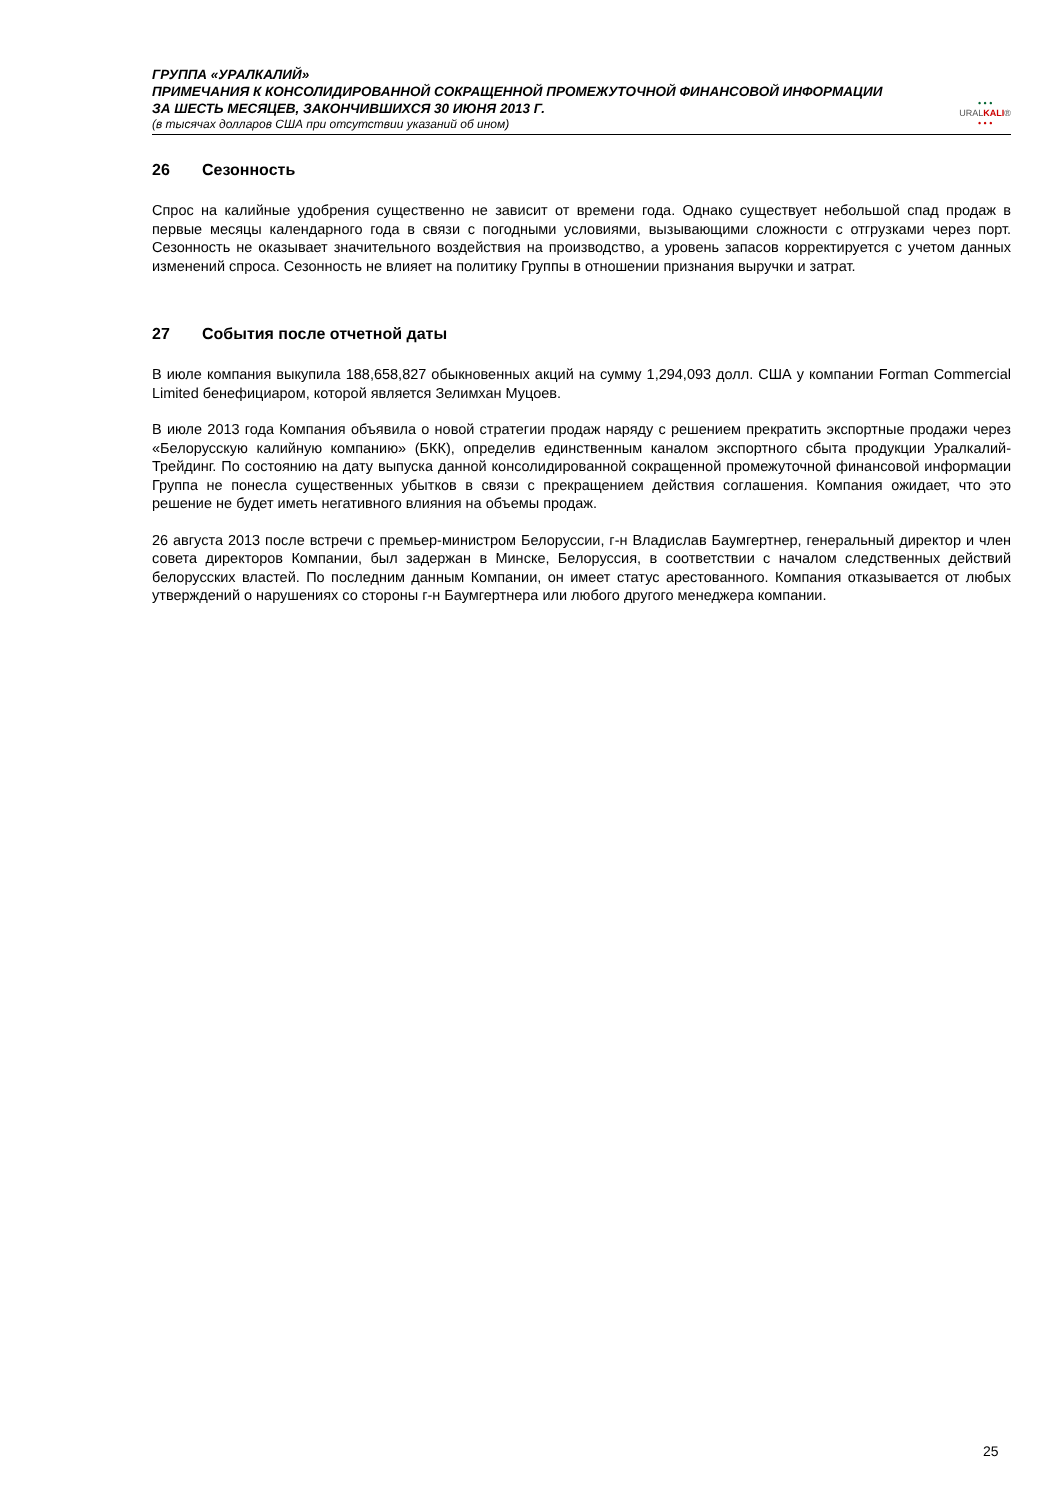ГРУППА «УРАЛКАЛИЙ»
ПРИМЕЧАНИЯ К КОНСОЛИДИРОВАННОЙ СОКРАЩЕННОЙ ПРОМЕЖУТОЧНОЙ ФИНАНСОВОЙ ИНФОРМАЦИИ
ЗА ШЕСТЬ МЕСЯЦЕВ, ЗАКОНЧИВШИХСЯ 30 ИЮНЯ 2013 Г.
(в тысячах долларов США при отсутствии указаний об ином)
• • •
URALKALI®
• • •
26 Сезонность
Спрос на калийные удобрения существенно не зависит от времени года. Однако существует небольшой спад продаж в первые месяцы календарного года в связи с погодными условиями, вызывающими сложности с отгрузками через порт. Сезонность не оказывает значительного воздействия на производство, а уровень запасов корректируется с учетом данных изменений спроса. Сезонность не влияет на политику Группы в отношении признания выручки и затрат.
27 События после отчетной даты
В июле компания выкупила 188,658,827 обыкновенных акций на сумму 1,294,093 долл. США у компании Forman Commercial Limited бенефициаром, которой является Зелимхан Муцоев.
В июле 2013 года Компания объявила о новой стратегии продаж наряду с решением прекратить экспортные продажи через «Белорусскую калийную компанию» (БКК), определив единственным каналом экспортного сбыта продукции Уралкалий-Трейдинг. По состоянию на дату выпуска данной консолидированной сокращенной промежуточной финансовой информации Группа не понесла существенных убытков в связи с прекращением действия соглашения. Компания ожидает, что это решение не будет иметь негативного влияния на объемы продаж.
26 августа 2013 после встречи с премьер-министром Белоруссии, г-н Владислав Баумгертнер, генеральный директор и член совета директоров Компании, был задержан в Минске, Белоруссия, в соответствии с началом следственных действий белорусских властей. По последним данным Компании, он имеет статус арестованного. Компания отказывается от любых утверждений о нарушениях со стороны г-н Баумгертнера или любого другого менеджера компании.
25